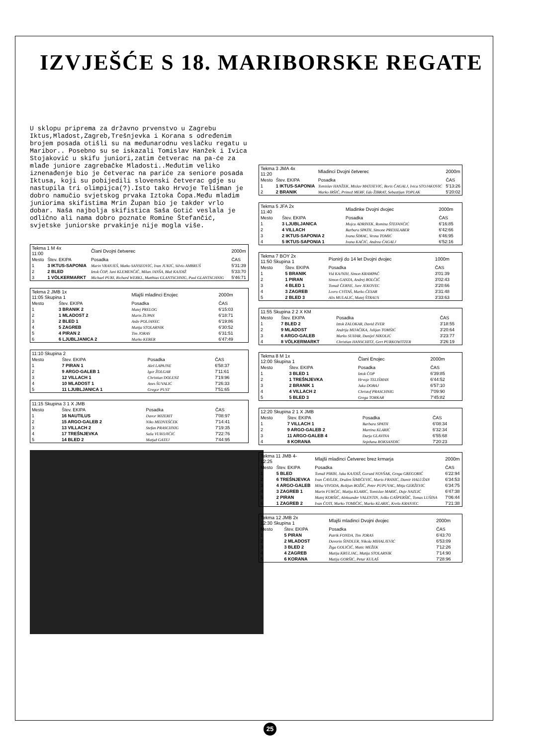IZVJEŠĆE S 18. MARIBORSKE REGATE
U sklopu priprema za državno prvenstvo u Zagrebu Iktus,Mladost,Zagreb,Trešnjevka i Korana s određenim brojem posada otišli su na međunarodnu veslačku regatu u Maribor.. Posebno su se iskazali Tomislav Hanžek i Ivica Stojaković u skifu juniori,zatim četverac na pa-će za mlađe juniore zagrebačke Mladosti..Međutim veliko iznenađenje bio je četverac na pariće za seniore posada Iktusa, koji su pobijedili slovenski četverac gdje su nastupila tri olimpijca(?).Isto tako Hrvoje Telišman je dobro namučio svjetskog prvaka Iztoka Čopa.Među mladim juniorima skifistima Mrin Župan bio je takder vrlo dobar. Naša najbolja skifistica Saša Gotić veslala je odlično ali nama dobro poznate Romine Štefančić, svjetske juniorske prvakinje nije mogla više.
| Tekma 1 M 4x 11:00 | | Člani Dvojni četverec | 2000m |
| Mesto | Štev. EKIPA | Posadka | ČAS |
| 1 | 3 IKTUS-SAPONIA | Marin VRANJEŠ, Matko SANSEOVIĆ, Ivan JUKIĆ, Silvio AMBRUŠ | 5'31:39 |
| 2 | 2 BLED | Iztok ČOP, Jani KLEMENČIČ, Milan JANŠA, Blaž KAJDIŽ | 5'33:70 |
| 3 | 1 VÖLKERMARKT | Michael PURI, Richard WERKL, Matthias GLANTSCHNIG, Paul GLANTSCHNIG | 5'46:71 |
| Tekma 2 JMB 1x 11:05 Skupina 1 | | Mlajši mladinci Enojec | 2000m |
| Mesto | Štev. EKIPA | Posadka | ČAS |
| 1 | 3 BRANIK 2 | Matej PRELOG | 6'15:03 |
| 2 | 1 MLADOST 2 | Marin ŽUPAN | 6'18:71 |
| 3 | 2 BLED 1 | Anže POLJANEC | 6'19:86 |
| 4 | 5 ZAGREB | Matija STOLARNIK | 6'30:52 |
| 5 | 4 PIRAN 2 | Tim JORAS | 6'31:51 |
| 6 | 6 LJUBLJANICA 2 | Marko KEBER | 6'47:49 |
| 11:10 Skupina 2 | | | |
| Mesto | Štev. EKIPA | Posadka | ČAS |
| 1 | 7 PIRAN 1 | Aleš LAPAJNE | 6'58:37 |
| 2 | 9 ARGO-GALEB 1 | Igor ŽOLGAR | 7'11:61 |
| 3 | 12 VILLACH 1 | Christian DOLENZ | 7'19:96 |
| 4 | 10 MLADOST 1 | Anes ŠUVALIĆ | 7'26:33 |
| 5 | 11 LJUBLJANICA 1 | Gregor PUST | 7'51:65 |
| 11:15 Skupina 3 1 X JMB | | | |
| Mesto | Štev. EKIPA | Posadka | ČAS |
| 1 | 16 NAUTILUS | Davor MIZERIT | 7'08:97 |
| 2 | 15 ARGO-GALEB 2 | Niko MEDVEŠČEK | 7'14:41 |
| 3 | 13 VILLACH 2 | Stefan PRASCHNIG | 7'19:35 |
| 4 | 17 TREŠNJEVKA | Saša VUKOJIČIĆ | 7'22:76 |
| 5 | 14 BLED 2 | Matjaž GATEJ | 7'44:95 |
| Tekma 3 JMA 4x 11:20 | | Mladinci Dvojni četverec | 2000m |
| Mesto | Štev. EKIPA | Posadka | ČAS |
| 1 | 1 IKTUS-SAPONIA | Tomislav HANŽEK, Mislav MATIJEVIĆ, Boris ČAGALJ, Ivica STOJAKOVIĆ | 5'13:26 |
| 2 | 2 BRANIK | Marko IRŠIČ, Primož MERF, Edo ŽIBRAT, Sebastijan TOPLAK | 5'20:02 |
| Tekma 5 JFA 2x 11:40 | | Mladinke Dvojni dvojec | 2000m |
| Mesto | Štev. EKIPA | Posadka | ČAS |
| 1 | 3 LJUBLJANICA | Mojca ADRINEK, Romina ŠTEFANČIĆ | 6'16:85 |
| 2 | 4 VILLACH | Barbara SPATH, Simone PRESSLABER | 6'42:66 |
| 3 | 2 IKTUS-SAPONIA 2 | Ivana ŠIMAC, Vesna TOMIĆ | 6'46:95 |
| 4 | 5 IKTUS-SAPONIA 1 | Ivana KAČIĆ, Andrea ČAGALJ | 6'52:16 |
| Tekma 7 BOY 2x 11:50 Skupina 1 | | Pionirji do 14 let Dvojni dvojec | 1000m |
| Mesto | Štev. EKIPA | Posadka | ČAS |
| 1 | 5 BRANIK | Vid KAJNIH, Simon KRAMPAČ | 3'01:39 |
| 2 | 1 PIRAN | Simon GANZA, Andrej BOLČIČ | 3'02:43 |
| 3 | 4 BLED 1 | Tomaž ČERNE, Jure JEKOVEC | 3'20:66 |
| 4 | 3 ZAGREB | Lovro CVITAŠ, Marko ČESAR | 3'31:48 |
| 5 | 2 BLED 3 | Alis MULALIĆ, Matej ŠTRAUS | 3'33:63 |
| 11:55 Skupina 2 2 X KM | | | |
| Mesto | Štev. EKIPA | Posadka | ČAS |
| 1 | 7 BLED 2 | Iztok ZALOKAR, David ZVER | 3'18:55 |
| 2 | 9 MLADOST | Andrija MIJAČIKA, Julijan TOMŠIĆ | 3'20:64 |
| 3 | 6 ARGO-GALEB | Marko SUHAR, Danijel NIKOLIĆ | 3'23:77 |
| 4 | 8 VÖLKERMARKT | Christian HANSCHITZ, Gert PURKOWITZER | 3'26:19 |
| Tekma 8 M 1x 12:00 Skupina 1 | | Člani Enojec | 2000m |
| Mesto | Štev. EKIPA | Posadka | ČAS |
| 1 | 3 BLED 1 | Iztok ČOP | 6'39:85 |
| 2 | 1 TREŠNJEVKA | Hrvoje TELIŠMAN | 6'44:52 |
| 3 | 2 BRANIK 1 | Jaka DOBAJ | 6'57:10 |
| 4 | 4 VILLACH 2 | Christof PRASCHNIG | 7'09:90 |
| 5 | 5 BLED 3 | Grega TORKAR | 7'45:82 |
| 12:20 Skupina 2 1 X JMB | | | |
| Mesto | Štev. EKIPA | Posadka | ČAS |
| 1 | 7 VILLACH 1 | Barbara SPATH | 6'08:34 |
| 2 | 9 ARGO-GALEB 2 | Martina KLARIĆ | 6'32:34 |
| 3 | 11 ARGO-GALEB 4 | Darja GLAVINA | 6'55:68 |
| 4 | 8 KORANA | Snježana ROKSANDIĆ | 7'20:23 |
| Tekma 11 JMB 4- 12:25 | | Mlajši mladinci Četverec brez krmarja | 2000m |
| Mesto | Štev. EKIPA | Posadka | ČAS |
| 1 | 5 BLED | Tomaž PIRIH, Jaka KAJDIŽ, Gorazd NOVŠAK, Grega GREGORIČ | 6'22:94 |
| 2 | 6 TREŠNJEVKA | Ivan ČAVLEK, Dražen ŠIMIČEVIĆ, Mario FRANIĆ, Damir HALUŽAN | 6'34:53 |
| 3 | 4 ARGO-GALEB | Miha VIVODA, Boštjan BOŽIČ, Peter PUPUVAC, Mitja GERŽEVIĆ | 6'34:75 |
| 4 | 3 ZAGREB 1 | Marin FURČIĆ, Matija KLARIĆ, Tomislav MARIĆ, Duje NAZLIĆ | 6'47:38 |
| 5 | 2 PIRAN | Matej KORŠIČ, Aleksander VALENTIN, Joško GAŠPERŠIČ, Tomas LUŠINA | 7'06:44 |
| 6 | 1 ZAGREB 2 | Ivan ČOTI, Marko TOMIČIĆ, Marko KLARIĆ, Krešo KRANJEC | 7'21:38 |
| Tekma 12 JMB 2x 12:30 Skupina 1 | | Mlajši mladinci Dvojni dvojec | 2000m |
| Mesto | Štev. EKIPA | Posadka | ČAS |
| 1 | 5 PIRAN | Patrik FONDA, Tim JORAS | 6'43:70 |
| 2 | 2 MLADOST | Davorin ŠINDLER, Nikola MIHALJEVIĆ | 6'53:09 |
| 3 | 3 BLED 2 | Žiga GOLIČIČ, Matic MEŽEK | 7'12:26 |
| 4 | 4 ZAGREB | Matija KRULJAC, Matija STOLARNIK | 7'14:90 |
| 5 | 6 KORANA | Matija GORŠIĆ, Petar KULAŠ | 7'28:96 |
25